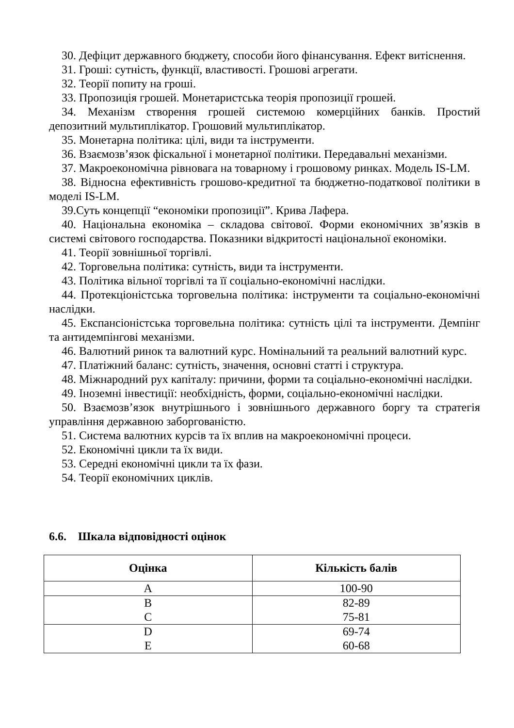30. Дефіцит державного бюджету, способи його фінансування. Ефект витіснення.
31. Гроші: сутність, функції, властивості. Грошові агрегати.
32. Теорії попиту на гроші.
33. Пропозиція грошей. Монетаристська теорія пропозиції грошей.
34. Механізм створення грошей системою комерційних банків. Простий депозитний мультиплікатор. Грошовий мультиплікатор.
35. Монетарна політика: цілі, види та інструменти.
36. Взаємозв’язок фіскальної і монетарної політики. Передавальні механізми.
37. Макроекономічна рівновага на товарному і грошовому ринках. Модель IS-LM.
38. Відносна ефективність грошово-кредитної та бюджетно-податкової політики в моделі IS-LM.
39.Суть концепції “економіки пропозиції”. Крива Лафера.
40. Національна економіка – складова світової. Форми економічних зв’язків в системі світового господарства. Показники відкритості національної економіки.
41. Теорії зовнішньої торгівлі.
42. Торговельна політика: сутність, види та інструменти.
43. Політика вільної торгівлі та її соціально-економічні наслідки.
44. Протекціоністська торговельна політика: інструменти та соціально-економічні наслідки.
45. Експансіоністська торговельна політика: сутність цілі та інструменти. Демпінг та антидемпінгові механізми.
46. Валютний ринок та валютний курс. Номінальний та реальний валютний курс.
47. Платіжний баланс: сутність, значення, основні статті і структура.
48. Міжнародний рух капіталу: причини, форми та соціально-економічні наслідки.
49. Іноземні інвестиції: необхідність, форми, соціально-економічні наслідки.
50. Взаємозв’язок внутрішнього і зовнішнього державного боргу та стратегія управління державною заборгованістю.
51. Система валютних курсів та їх вплив на макроекономічні процеси.
52. Економічні цикли та їх види.
53. Середні економічні цикли та їх фази.
54. Теорії економічних циклів.
6.6. Шкала відповідності оцінок
| Оцінка | Кількість балів |
| --- | --- |
| A | 100-90 |
| B | 82-89 |
| C | 75-81 |
| D | 69-74 |
| E | 60-68 |